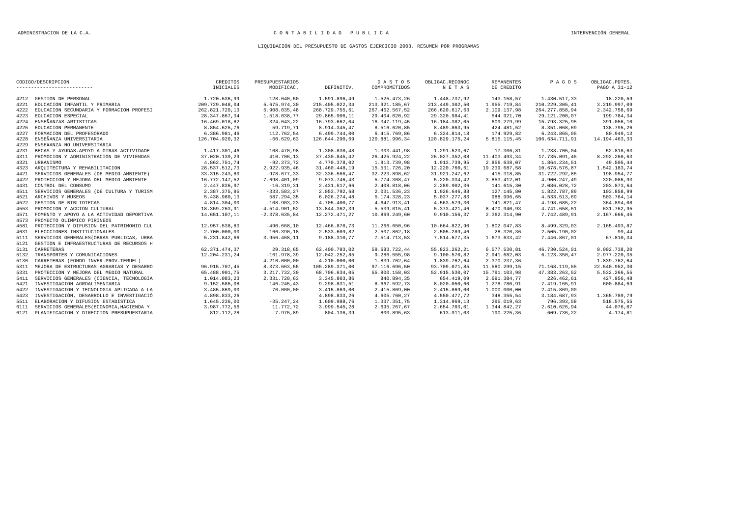ADMINISTRACION DE LA C.A. C O N T A B I L I D A D P U B L I C A INTERVENCIÓN GENERAL
LIQUIDACIÓN DEL PRESUPUESTO DE GASTOS EJERCICIO 2003. RESUMEN POR PROGRAMAS
| CODIGO/DESCRIPCION -------------------------- | | CREDITOS INICIALES | PRESUPUESTARIOS MODIFICAC. | DEFINITIV. | G A S T O S COMPROMETIDOS | OBLIGAC.RECONOC N E T A S | REMANENTES DE CREDITO | P A G O S | OBLIGAC.PDTES. PAGO A 31-12 |
| --- | --- | --- | --- | --- | --- | --- | --- | --- | --- |
| 4212 | GESTION DE PERSONAL | 1.720.536,99 | -128.640,50 | 1.591.896,49 | 1.525.473,26 | 1.448.737,92 | 143.158,57 | 1.430.517,33 | 18.220,59 |
| 4221 | EDUCACION INFANTIL Y PRIMARIA | 209.729.048,04 | 5.675.974,30 | 215.405.022,34 | 213.921.185,67 | 213.449.302,50 | 1.955.719,84 | 210.229.305,41 | 3.219.997,09 |
| 4222 | EDUCACION SECUNDARIA Y FORMACION PROFESI | 262.821.720,13 | 5.908.035,48 | 268.729.755,61 | 267.462.567,52 | 266.620.617,63 | 2.109.137,98 | 264.277.858,94 | 2.342.758,69 |
| 4223 | EDUCACION ESPECIAL | 28.347.867,34 | 1.518.038,77 | 29.865.906,11 | 29.404.020,92 | 29.320.984,41 | 544.921,70 | 29.121.200,07 | 199.784,34 |
| 4224 | ENSEÑANZAS ARTISTICAS | 16.469.018,82 | 324.643,22 | 16.793.662,04 | 16.347.119,45 | 16.184.382,05 | 609.279,99 | 15.793.325,95 | 391.056,10 |
| 4225 | EDUCACION PERMANENTE | 8.854.625,76 | 59.719,71 | 8.914.345,47 | 8.516.620,85 | 8.489.863,95 | 424.481,52 | 8.351.068,69 | 138.795,26 |
| 4227 | FORMACION DEL PROFESORADO | 6.386.981,46 | 112.762,54 | 6.499.744,00 | 6.415.769,86 | 6.324.814,18 | 174.929,82 | 6.243.865,05 | 80.949,13 |
| 4228 | ENSEÑANZA UNIVERSITARIA | 126.704.920,32 | -60.629,63 | 126.644.290,69 | 120.881.996,34 | 120.829.175,24 | 5.815.115,45 | 106.634.711,91 | 14.194.463,33 |
| 4229 | ENSE¥ANZA NO UNIVERSITARIA | | | | | | | | |
| 4231 | BECAS Y AYUDAS.APOYO A OTRAS ACTIVIDADE | 1.417.301,46 | -108.470,98 | 1.308.830,48 | 1.303.441,98 | 1.291.523,67 | 17.306,81 | 1.238.705,04 | 52.818,63 |
| 4311 | PROMOCION Y ADMINISTRACION DE VIVIENDAS | 37.020.139,29 | 410.706,13 | 37.430.845,42 | 26.425.924,22 | 26.027.352,08 | 11.403.493,34 | 17.735.091,45 | 8.292.260,63 |
| 4321 | URBANISMO | 4.862.751,74 | -92.373,72 | 4.770.378,02 | 1.913.739,98 | 1.913.739,95 | 2.856.638,07 | 1.864.234,51 | 49.505,44 |
| 4323 | ARQUITECTURA Y REHABILITACION | 28.537.512,73 | 2.922.935,46 | 31.460.448,19 | 15.531.726,20 | 12.220.760,61 | 19.239.687,58 | 10.678.576,87 | 1.542.183,74 |
| 4421 | SERVICIOS GENERALES (DE MEDIO AMBIENTE) | 33.315.243,80 | -978.677,33 | 32.336.566,47 | 32.223.898,62 | 31.921.247,62 | 415.318,85 | 31.722.292,85 | 198.954,77 |
| 4422 | PROTECCION Y MEJORA DEL MEDIO AMBIENTE | 16.772.147,52 | -7.698.401,09 | 9.073.746,43 | 5.774.308,47 | 5.220.334,42 | 3.853.412,01 | 4.900.247,49 | 320.086,93 |
| 4431 | CONTROL DEL CONSUMO | 2.447.836,97 | -16.319,31 | 2.431.517,66 | 2.408.818,06 | 2.289.902,36 | 141.615,30 | 2.086.028,72 | 203.873,64 |
| 4511 | SERVICIOS GENERALES (DE CULTURA Y TURISM | 2.387.375,95 | -333.583,27 | 2.053.792,68 | 2.031.536,23 | 1.926.646,88 | 127.145,80 | 1.822.787,89 | 103.858,99 |
| 4521 | ARCHIVOS Y MUSEOS | 5.438.980,13 | 587.294,35 | 6.026.274,48 | 5.174.328,23 | 5.037.277,83 | 988.996,65 | 4.533.513,69 | 503.764,14 |
| 4522 | GESTION DE BIBLIOTECAS | 4.814.304,00 | -108.903,23 | 4.705.400,77 | 4.647.913,41 | 4.563.579,30 | 141.821,47 | 4.198.685,22 | 364.894,08 |
| 4553 | PROMOCION Y ACCION CULTURAL | 18.359.263,91 | -4.514.901,52 | 13.844.362,39 | 5.539.015,41 | 5.373.421,46 | 8.470.940,93 | 4.741.658,51 | 631.762,95 |
| 4571 | FOMENTO Y APOYO A LA ACTIVIDAD DEPORTIVA | 14.651.107,11 | -2.378.635,84 | 12.272.471,27 | 10.869.249,60 | 9.910.156,37 | 2.362.314,90 | 7.742.489,91 | 2.167.666,46 |
| 4573 | PROYECTO OLIMPICO PIRINEOS | | | | | | | | |
| 4581 | PROTECCION Y DIFUSION DEL PATRIMONIO CUL | 12.957.538,83 | -490.668,10 | 12.466.870,73 | 11.266.650,96 | 10.664.822,90 | 1.802.047,83 | 8.499.329,03 | 2.165.493,87 |
| 4631 | ELECCCIONES INSTITUCIONALES | 2.700.000,00 | -166.390,18 | 2.533.609,82 | 2.507.862,18 | 2.505.289,46 | 28.320,36 | 2.505.190,02 | 99,44 |
| 5111 | SERVICIOS GENERALES(OBRAS PUBLICAS, URBA | 5.231.842,66 | 3.956.468,11 | 9.188.310,77 | 7.514.713,53 | 7.514.677,35 | 1.673.633,42 | 7.446.867,01 | 67.810,34 |
| 5121 | GESTION E INFRAESTRUCTURAS DE RECURSOS H | | | | | | | | |
| 5131 | CARRETERAS | 62.371.474,37 | 29.318,65 | 62.400.793,02 | 59.683.722,44 | 55.823.262,21 | 6.577.530,81 | 46.730.524,01 | 9.092.738,20 |
| 5132 | TRANSPORTES Y COMUNICACIONES | 12.204.231,24 | -161.978,39 | 12.042.252,85 | 9.286.555,98 | 9.100.570,82 | 2.941.682,03 | 6.123.350,47 | 2.977.220,35 |
| 5136 | CARRETERAS (FONDO INVER.PROV.TERUEL) | | 4.210.000,00 | 4.210.000,00 | 1.839.762,64 | 1.839.762,64 | 2.370.237,36 | | 1.839.762,64 |
| 5311 | MEJORA DE ESTRUCTURAS AGRARIAS Y DESARRO | 96.915.707,45 | 8.373.663,55 | 105.289.371,00 | 97.116.696,50 | 93.709.071,85 | 11.580.299,15 | 71.168.119,55 | 22.540.952,30 |
| 5331 | PROTECCION Y MEJORA DEL MEDIO NATURAL | 65.488.901,75 | 3.217.732,30 | 68.706.634,05 | 55.800.158,03 | 52.915.530,07 | 15.791.103,98 | 47.383.263,52 | 5.532.266,55 |
| 5411 | SERVICIOS GENERALES (CIENCIA, TECNOLOGIA | 1.014.083,23 | 2.331.720,63 | 3.345.803,86 | 840.894,35 | 654.419,09 | 2.691.384,77 | 226.462,61 | 427.956,48 |
| 5421 | INVESTIGACION AGROALIMENTARIA | 9.152.586,08 | 146.245,43 | 9.298.831,51 | 8.667.592,73 | 8.020.050,60 | 1.278.780,91 | 7.419.165,91 | 600.884,69 |
| 5422 | INVESTIGACION Y TECNOLOGIA APLICADA A LA | 3.485.869,00 | -70.000,00 | 3.415.869,00 | 2.415.869,00 | 2.415.869,00 | 1.000.000,00 | 2.415.869,00 | |
| 5423 | INVESTIGACIÓN, DESARROLLO E INVESTIGACIÓ | 4.898.833,26 | | 4.898.833,26 | 4.605.760,27 | 4.550.477,72 | 348.355,54 | 3.184.687,93 | 1.365.789,79 |
| 5511 | ELABORACION Y DIFUSION ESTADISTICA | 1.645.236,00 | -35.247,24 | 1.609.988,76 | 1.337.351,75 | 1.314.969,13 | 295.019,63 | 796.393,58 | 518.575,55 |
| 6111 | SERVICIOS GENERALES(ECONOMIA,HACIENDA Y | 3.987.772,56 | 11.772,72 | 3.999.545,28 | 2.695.267,67 | 2.654.703,01 | 1.344.842,27 | 2.610.626,94 | 44.076,07 |
| 6121 | PLANIFICACION Y DIRECCION PRESUPUESTARIA | 812.112,28 | -7.975,89 | 804.136,39 | 800.895,63 | 613.911,03 | 190.225,36 | 609.736,22 | 4.174,81 |